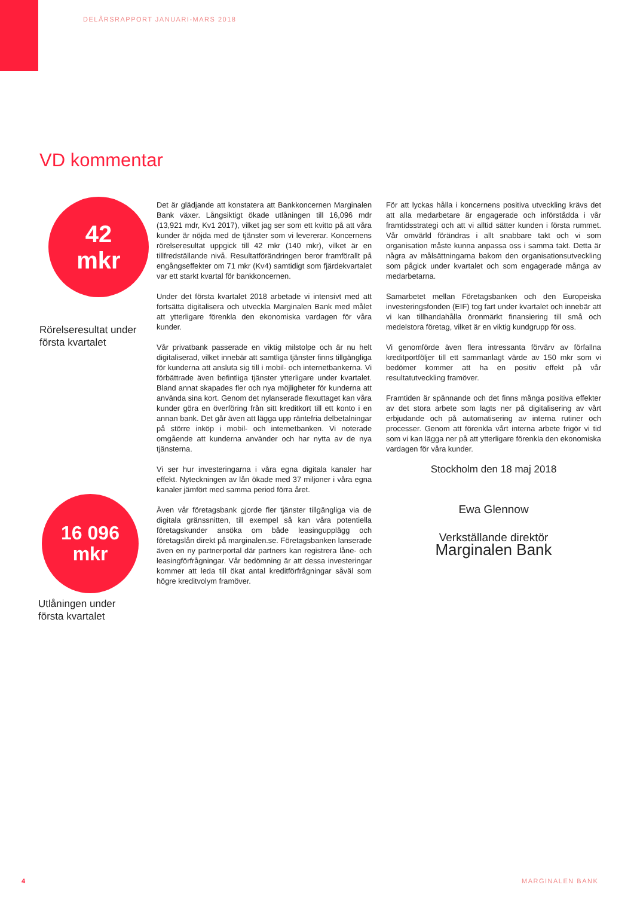DELÅRSRAPPORT JANUARI-MARS 2018
VD kommentar
42
mkr
Rörelseresultat under
första kvartalet
Det är glädjande att konstatera att Bankkoncernen Marginalen Bank växer. Långsiktigt ökade utlåningen till 16,096 mdr (13,921 mdr, Kv1 2017), vilket jag ser som ett kvitto på att våra kunder är nöjda med de tjänster som vi levererar. Koncernens rörelseresultat uppgick till 42 mkr (140 mkr), vilket är en tillfredställande nivå. Resultatförändringen beror framförallt på engångseffekter om 71 mkr (Kv4) samtidigt som fjärdekvartalet var ett starkt kvartal för bankkoncernen.
Under det första kvartalet 2018 arbetade vi intensivt med att fortsätta digitalisera och utveckla Marginalen Bank med målet att ytterligare förenkla den ekonomiska vardagen för våra kunder.
Vår privatbank passerade en viktig milstolpe och är nu helt digitaliserad, vilket innebär att samtliga tjänster finns tillgängliga för kunderna att ansluta sig till i mobil- och internetbankerna. Vi förbättrade även befintliga tjänster ytterligare under kvartalet. Bland annat skapades fler och nya möjligheter för kunderna att använda sina kort. Genom det nylanserade flexuttaget kan våra kunder göra en överföring från sitt kreditkort till ett konto i en annan bank. Det går även att lägga upp räntefria delbetalningar på större inköp i mobil- och internetbanken. Vi noterade omgående att kunderna använder och har nytta av de nya tjänsterna.
Vi ser hur investeringarna i våra egna digitala kanaler har effekt. Nyteckningen av lån ökade med 37 miljoner i våra egna kanaler jämfört med samma period förra året.
Även vår företagsbank gjorde fler tjänster tillgängliga via de digitala gränssnitten, till exempel så kan våra potentiella företagskunder ansöka om både leasingupplägg och företagslån direkt på marginalen.se. Företagsbanken lanserade även en ny partnerportal där partners kan registrera låne- och leasingförfrågningar. Vår bedömning är att dessa investeringar kommer att leda till ökat antal kreditförfrågningar såväl som högre kreditvolym framöver.
För att lyckas hålla i koncernens positiva utveckling krävs det att alla medarbetare är engagerade och införstådda i vår framtidsstrategi och att vi alltid sätter kunden i första rummet. Vår omvärld förändras i allt snabbare takt och vi som organisation måste kunna anpassa oss i samma takt. Detta är några av målsättningarna bakom den organisationsutveckling som pågick under kvartalet och som engagerade många av medarbetarna.
Samarbetet mellan Företagsbanken och den Europeiska investeringsfonden (EIF) tog fart under kvartalet och innebär att vi kan tillhandahålla öronmärkt finansiering till små och medelstora företag, vilket är en viktig kundgrupp för oss.
Vi genomförde även flera intressanta förvärv av förfallna kreditportföljer till ett sammanlagt värde av 150 mkr som vi bedömer kommer att ha en positiv effekt på vår resultatutveckling framöver.
Framtiden är spännande och det finns många positiva effekter av det stora arbete som lagts ner på digitalisering av vårt erbjudande och på automatisering av interna rutiner och processer. Genom att förenkla vårt interna arbete frigör vi tid som vi kan lägga ner på att ytterligare förenkla den ekonomiska vardagen för våra kunder.
Stockholm den 18 maj 2018
Ewa Glennow
Verkställande direktör
Marginalen Bank
16 096
mkr
Utlåningen under
första kvartalet
4 MARGINALEN BANK